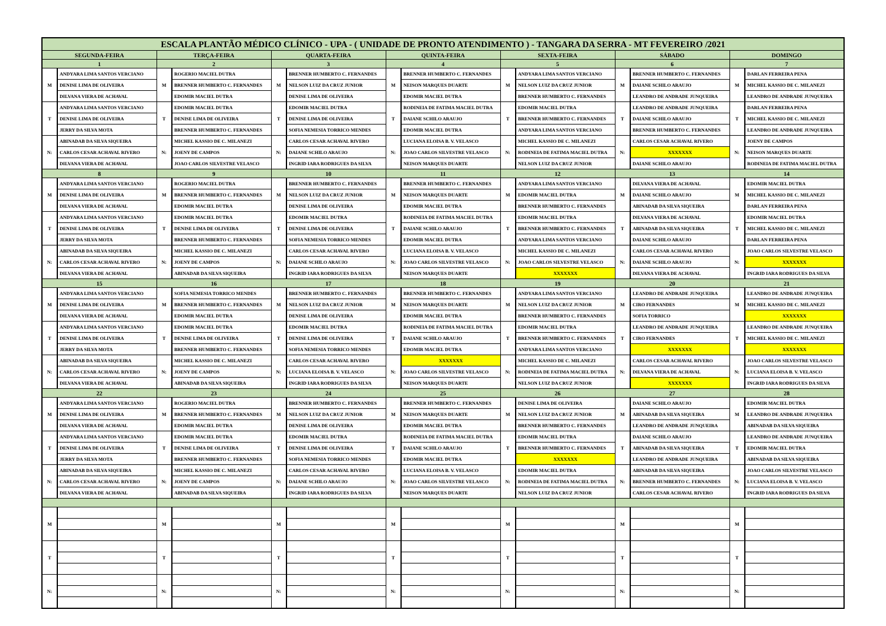| ESCALA PLANTÃO MÉDICO CLÍNICO - UPA - ( UNIDADE DE PRONTO ATENDIMENTO ) - TANGARA DA SERRA - MT FEVEREIRO /2021 | | | | | | | | | | | | | |
| --- | --- | --- | --- | --- | --- | --- | --- | --- | --- | --- | --- | --- | --- |
| SEGUNDA-FEIRA | | TERÇA-FEIRA | | QUARTA-FEIRA | | QUINTA-FEIRA | | SEXTA-FEIRA | | SÁBADO | | DOMINGO | |
| 1 | | 2 | | 3 | | 4 | | 5 | | 6 | | 7 | |
| M | ANDYARA LIMA SANTOS VERCIANO | M | ROGERIO MACIEL DUTRA | M | BRENNER HUMBERTO C. FERNANDES | M | BRENNER HUMBERTO C. FERNANDES | M | ANDYARA LIMA SANTOS VERCIANO | M | BRENNER HUMBERTO C. FERNANDES | M | DARLAN FERREIRA PENA |
| | DENISE LIMA DE OLIVEIRA | | BRENNER HUMBERTO C. FERNANDES | | NELSON LUIZ DA CRUZ JUNIOR | | NEISON MARQUES DUARTE | | NELSON LUIZ DA CRUZ JUNIOR | | DAIANE SCHILO ARAUJO | | MICHEL KASSIO DE C. MILANEZI |
| | DILVANA VIERA DE ACHAVAL | | EDOMIR MACIEL DUTRA | | DENISE LIMA DE OLIVEIRA | | EDOMIR MACIEL DUTRA | | BRENNER HUMBERTO C. FERNANDES | | LEANDRO DE ANDRADE JUNQUEIRA | | LEANDRO DE ANDRADE JUNQUEIRA |
| T | ANDYARA LIMA SANTOS VERCIANO | T | EDOMIR MACIEL DUTRA | T | EDOMIR MACIEL DUTRA | T | RODINEIA DE FATIMA MACIEL DUTRA | T | EDOMIR MACIEL DUTRA | T | LEANDRO DE ANDRADE JUNQUEIRA | T | DARLAN FERREIRA PENA |
| | DENISE LIMA DE OLIVEIRA | | DENISE LIMA DE OLIVEIRA | | DENISE LIMA DE OLIVEIRA | | DAIANE SCHILO ARAUJO | | BRENNER HUMBERTO C. FERNANDES | | DAIANE SCHILO ARAUJO | | MICHEL KASSIO DE C. MILANEZI |
| | JERRY DA SILVA MOTA | | BRENNER HUMBERTO C. FERNANDES | | SOFIA NEMESIA TORRICO MENDES | | EDOMIR MACIEL DUTRA | | ANDYARA LIMA SANTOS VERCIANO | | BRENNER HUMBERTO C. FERNANDES | | LEANDRO DE ANDRADE JUNQUEIRA |
| N: | ABINADAB DA SILVA SIQUEIRA | N: | MICHEL KASSIO DE C. MILANEZI | N: | CARLOS CESAR ACHAVAL RIVERO | N: | LUCIANA ELOISA B. V. VELASCO | N: | MICHEL KASSIO DE C. MILANEZI | N: | CARLOS CESAR ACHAVAL RIVERO | N: | JOENY DE CAMPOS |
| | CARLOS CESAR ACHAVAL RIVERO | | JOENY DE CAMPOS | | DAIANE SCHILO ARAUJO | | JOAO CARLOS SILVESTRE VELASCO | | RODINEIA DE FATIMA MACIEL DUTRA | | XXXXXXX | | NEISON MARQUES DUARTE |
| | DILVANA VIERA DE ACHAVAL | | JOAO CARLOS SILVESTRE VELASCO | | INGRID IARA RODRIGUES DA SILVA | | NEISON MARQUES DUARTE | | NELSON LUIZ DA CRUZ JUNIOR | | DAIANE SCHILO ARAUJO | | RODINEIA DE FATIMA MACIEL DUTRA |
| 8 | | 9 | | 10 | | 11 | | 12 | | 13 | | 14 | |
| M | ANDYARA LIMA SANTOS VERCIANO | M | ROGERIO MACIEL DUTRA | M | BRENNER HUMBERTO C. FERNANDES | M | BRENNER HUMBERTO C. FERNANDES | M | ANDYARA LIMA SANTOS VERCIANO | M | DILVANA VIERA DE ACHAVAL | M | EDOMIR MACIEL DUTRA |
| | DENISE LIMA DE OLIVEIRA | | BRENNER HUMBERTO C. FERNANDES | | NELSON LUIZ DA CRUZ JUNIOR | | NEISON MARQUES DUARTE | | EDOMIR MACIEL DUTRA | | DAIANE SCHILO ARAUJO | | MICHEL KASSIO DE C. MILANEZI |
| | DILVANA VIERA DE ACHAVAL | | EDOMIR MACIEL DUTRA | | DENISE LIMA DE OLIVEIRA | | EDOMIR MACIEL DUTRA | | BRENNER HUMBERTO C. FERNANDES | | ABINADAB DA SILVA SIQUEIRA | | DARLAN FERREIRA PENA |
| T | ANDYARA LIMA SANTOS VERCIANO | T | EDOMIR MACIEL DUTRA | T | EDOMIR MACIEL DUTRA | T | RODINEIA DE FATIMA MACIEL DUTRA | T | EDOMIR MACIEL DUTRA | T | DILVANA VIERA DE ACHAVAL | T | EDOMIR MACIEL DUTRA |
| | DENISE LIMA DE OLIVEIRA | | DENISE LIMA DE OLIVEIRA | | DENISE LIMA DE OLIVEIRA | | DAIANE SCHILO ARAUJO | | BRENNER HUMBERTO C. FERNANDES | | ABINADAB DA SILVA SIQUEIRA | | MICHEL KASSIO DE C. MILANEZI |
| | JERRY DA SILVA MOTA | | BRENNER HUMBERTO C. FERNANDES | | SOFIA NEMESIA TORRICO MENDES | | EDOMIR MACIEL DUTRA | | ANDYARA LIMA SANTOS VERCIANO | | DAIANE SCHILO ARAUJO | | DARLAN FERREIRA PENA |
| N: | ABINADAB DA SILVA SIQUEIRA | N: | MICHEL KASSIO DE C. MILANEZI | N: | CARLOS CESAR ACHAVAL RIVERO | N: | LUCIANA ELOISA B. V. VELASCO | N: | MICHEL KASSIO DE C. MILANEZI | N: | CARLOS CESAR ACHAVAL RIVERO | N: | JOAO CARLOS SILVESTRE VELASCO |
| | CARLOS CESAR ACHAVAL RIVERO | | JOENY DE CAMPOS | | DAIANE SCHILO ARAUJO | | JOAO CARLOS SILVESTRE VELASCO | | JOAO CARLOS SILVESTRE VELASCO | | DAIANE SCHILO ARAUJO | | XXXXXXX |
| | DILVANA VIERA DE ACHAVAL | | ABINADAB DA SILVA SIQUEIRA | | INGRID IARA RODRIGUES DA SILVA | | NEISON MARQUES DUARTE | | XXXXXXX | | DILVANA VIERA DE ACHAVAL | | INGRID IARA RODRIGUES DA SILVA |
| 15 | | 16 | | 17 | | 18 | | 19 | | 20 | | 21 | |
| M | ANDYARA LIMA SANTOS VERCIANO | M | SOFIA NEMESIA TORRICO MENDES | M | BRENNER HUMBERTO C. FERNANDES | M | BRENNER HUMBERTO C. FERNANDES | M | ANDYARA LIMA SANTOS VERCIANO | M | LEANDRO DE ANDRADE JUNQUEIRA | M | LEANDRO DE ANDRADE JUNQUEIRA |
| | DENISE LIMA DE OLIVEIRA | | BRENNER HUMBERTO C. FERNANDES | | NELSON LUIZ DA CRUZ JUNIOR | | NEISON MARQUES DUARTE | | NELSON LUIZ DA CRUZ JUNIOR | | CIRO FERNANDES | | MICHEL KASSIO DE C. MILANEZI |
| | DILVANA VIERA DE ACHAVAL | | EDOMIR MACIEL DUTRA | | DENISE LIMA DE OLIVEIRA | | EDOMIR MACIEL DUTRA | | BRENNER HUMBERTO C. FERNANDES | | SOFIA TORRICO | | XXXXXXX |
| T | ANDYARA LIMA SANTOS VERCIANO | T | EDOMIR MACIEL DUTRA | T | EDOMIR MACIEL DUTRA | T | RODINEIA DE FATIMA MACIEL DUTRA | T | EDOMIR MACIEL DUTRA | T | LEANDRO DE ANDRADE JUNQUEIRA | T | LEANDRO DE ANDRADE JUNQUEIRA |
| | DENISE LIMA DE OLIVEIRA | | DENISE LIMA DE OLIVEIRA | | DENISE LIMA DE OLIVEIRA | | DAIANE SCHILO ARAUJO | | BRENNER HUMBERTO C. FERNANDES | | CIRO FERNANDES | | MICHEL KASSIO DE C. MILANEZI |
| | JERRY DA SILVA MOTA | | BRENNER HUMBERTO C. FERNANDES | | SOFIA NEMESIA TORRICO MENDES | | EDOMIR MACIEL DUTRA | | ANDYARA LIMA SANTOS VERCIANO | | XXXXXXX | | XXXXXXX |
| N: | ABINADAB DA SILVA SIQUEIRA | N: | MICHEL KASSIO DE C. MILANEZI | N: | CARLOS CESAR ACHAVAL RIVERO | N: | XXXXXXX | N: | MICHEL KASSIO DE C. MILANEZI | N: | CARLOS CESAR ACHAVAL RIVERO | N: | JOAO CARLOS SILVESTRE VELASCO |
| | CARLOS CESAR ACHAVAL RIVERO | | JOENY DE CAMPOS | | LUCIANA ELOISA B. V. VELASCO | | JOAO CARLOS SILVESTRE VELASCO | | RODINEIA DE FATIMA MACIEL DUTRA | | DILVANA VIERA DE ACHAVAL | | LUCIANA ELOISA B. V. VELASCO |
| | DILVANA VIERA DE ACHAVAL | | ABINADAB DA SILVA SIQUEIRA | | INGRID IARA RODRIGUES DA SILVA | | NEISON MARQUES DUARTE | | NELSON LUIZ DA CRUZ JUNIOR | | XXXXXXX | | INGRID IARA RODRIGUES DA SILVA |
| 22 | | 23 | | 24 | | 25 | | 26 | | 27 | | 28 | |
| M | ANDYARA LIMA SANTOS VERCIANO | M | ROGERIO MACIEL DUTRA | M | BRENNER HUMBERTO C. FERNANDES | M | BRENNER HUMBERTO C. FERNANDES | M | DENISE LIMA DE OLIVEIRA | M | DAIANE SCHILO ARAUJO | M | EDOMIR MACIEL DUTRA |
| | DENISE LIMA DE OLIVEIRA | | BRENNER HUMBERTO C. FERNANDES | | NELSON LUIZ DA CRUZ JUNIOR | | NEISON MARQUES DUARTE | | NELSON LUIZ DA CRUZ JUNIOR | | ABINADAB DA SILVA SIQUEIRA | | LEANDRO DE ANDRADE JUNQUEIRA |
| | DILVANA VIERA DE ACHAVAL | | EDOMIR MACIEL DUTRA | | DENISE LIMA DE OLIVEIRA | | EDOMIR MACIEL DUTRA | | BRENNER HUMBERTO C. FERNANDES | | LEANDRO DE ANDRADE JUNQUEIRA | | ABINADAB DA SILVA SIQUEIRA |
| T | ANDYARA LIMA SANTOS VERCIANO | T | EDOMIR MACIEL DUTRA | T | EDOMIR MACIEL DUTRA | T | RODINEIA DE FATIMA MACIEL DUTRA | T | EDOMIR MACIEL DUTRA | T | DAIANE SCHILO ARAUJO | T | LEANDRO DE ANDRADE JUNQUEIRA |
| | DENISE LIMA DE OLIVEIRA | | DENISE LIMA DE OLIVEIRA | | DENISE LIMA DE OLIVEIRA | | DAIANE SCHILO ARAUJO | | BRENNER HUMBERTO C. FERNANDES | | ABINADAB DA SILVA SIQUEIRA | | EDOMIR MACIEL DUTRA |
| | JERRY DA SILVA MOTA | | BRENNER HUMBERTO C. FERNANDES | | SOFIA NEMESIA TORRICO MENDES | | EDOMIR MACIEL DUTRA | | XXXXXXX | | LEANDRO DE ANDRADE JUNQUEIRA | | ABINADAB DA SILVA SIQUEIRA |
| N: | ABINADAB DA SILVA SIQUEIRA | N: | MICHEL KASSIO DE C. MILANEZI | N: | CARLOS CESAR ACHAVAL RIVERO | N: | LUCIANA ELOISA B. V. VELASCO | N: | EDOMIR MACIEL DUTRA | N: | ABINADAB DA SILVA SIQUEIRA | N: | JOAO CARLOS SILVESTRE VELASCO |
| | CARLOS CESAR ACHAVAL RIVERO | | JOENY DE CAMPOS | | DAIANE SCHILO ARAUJO | | JOAO CARLOS SILVESTRE VELASCO | | RODINEIA DE FATIMA MACIEL DUTRA | | BRENNER HUMBERTO C. FERNANDES | | LUCIANA ELOISA B. V. VELASCO |
| | DILVANA VIERA DE ACHAVAL | | ABINADAB DA SILVA SIQUEIRA | | INGRID IARA RODRIGUES DA SILVA | | NEISON MARQUES DUARTE | | NELSON LUIZ DA CRUZ JUNIOR | | CARLOS CESAR ACHAVAL RIVERO | | INGRID IARA RODRIGUES DA SILVA |
| M | | M | | M | | M | | M | | M | | M | |
| T | | T | | T | | T | | T | | T | | T | |
| N: | | N: | | N: | | N: | | N: | | N: | | N: | |